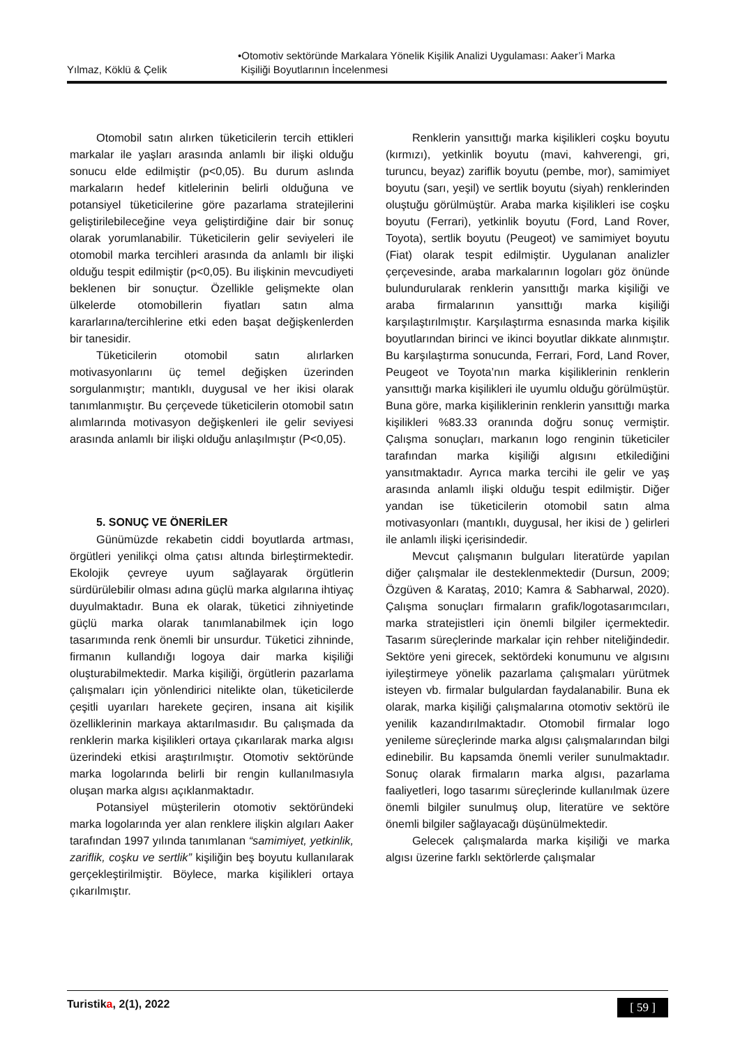Yılmaz, Köklü & Çelik •Otomotiv sektöründe Markalara Yönelik Kişilik Analizi Uygulaması: Aaker’i Marka
Kişiliği Boyutlarının İncelenmesi
Otomobil satın alırken tüketicilerin tercih ettikleri markalar ile yaşları arasında anlamlı bir ilişki olduğu sonucu elde edilmiştir (p<0,05). Bu durum aslında markaların hedef kitlelerinin belirli olduğuna ve potansiyel tüketicilerine göre pazarlama stratejilerini geliştirilebileceğine veya geliştirdiğine dair bir sonuç olarak yorumlanabilir. Tüketicilerin gelir seviyeleri ile otomobil marka tercihleri arasında da anlamlı bir ilişki olduğu tespit edilmiştir (p<0,05). Bu ilişkinin mevcudiyeti beklenen bir sonuçtur. Özellikle gelişmekte olan ülkelerde otomobillerin fiyatları satın alma kararlarına/tercihlerine etki eden başat değişkenlerden bir tanesidir.
Tüketicilerin otomobil satın alırlarken motivasyonlarını üç temel değişken üzerinden sorgulanmıştır; mantıklı, duygusal ve her ikisi olarak tanımlanmıştır. Bu çerçevede tüketicilerin otomobil satın alımlarında motivasyon değişkenleri ile gelir seviyesi arasında anlamlı bir ilişki olduğu anlaşılmıştır (P<0,05).
5. SONUÇ VE ÖNERİLER
Günümüzde rekabetin ciddi boyutlarda artması, örgütleri yenilikçi olma çatısı altında birleştirmektedir. Ekolojik çevreye uyum sağlayarak örgütlerin sürdürülebilir olması adına güçlü marka algılarına ihtiyaç duyulmaktadır. Buna ek olarak, tüketici zihniyetinde güçlü marka olarak tanımlanabilmek için logo tasarımında renk önemli bir unsurdur. Tüketici zihninde, firmanın kullandığı logoya dair marka kişiliği oluşturabilmektedir. Marka kişiliği, örgütlerin pazarlama çalışmaları için yönlendirici nitelikte olan, tüketicilerde çeşitli uyarıları harekete geçiren, insana ait kişilik özelliklerinin markaya aktarılmasıdır. Bu çalışmada da renklerin marka kişilikleri ortaya çıkarılarak marka algısı üzerindeki etkisi araştırılmıştır. Otomotiv sektöründe marka logolarında belirli bir rengin kullanılmasıyla oluşan marka algısı açıklanmaktadır.
Potansiyel müşterilerin otomotiv sektöründeki marka logolarında yer alan renklere ilişkin algıları Aaker tarafından 1997 yılında tanımlanan “samimiyet, yetkinlik, zariflik, coşku ve sertlik” kişiliğin beş boyutu kullanılarak gerçekleştirilmiştir. Böylece, marka kişilikleri ortaya çıkarılmıştır.
Renklerin yansıttığı marka kişilikleri coşku boyutu (kırmızı), yetkinlik boyutu (mavi, kahverengi, gri, turuncu, beyaz) zariflik boyutu (pembe, mor), samimiyet boyutu (sarı, yeşil) ve sertlik boyutu (siyah) renklerinden oluştuğu görülmüştür. Araba marka kişilikleri ise coşku boyutu (Ferrari), yetkinlik boyutu (Ford, Land Rover, Toyota), sertlik boyutu (Peugeot) ve samimiyet boyutu (Fiat) olarak tespit edilmiştir. Uygulanan analizler çerçevesinde, araba markalarının logoları göz önünde bulundurularak renklerin yansıttığı marka kişiliği ve araba firmalarının yansıttığı marka kişiliği karşılaştırılmıştır. Karşılaştırma esnasında marka kişilik boyutlarından birinci ve ikinci boyutlar dikkate alınmıştır. Bu karşılaştırma sonucunda, Ferrari, Ford, Land Rover, Peugeot ve Toyota’nın marka kişiliklerinin renklerin yansıttığı marka kişilikleri ile uyumlu olduğu görülmüştür. Buna göre, marka kişiliklerinin renklerin yansıttığı marka kişilikleri %83.33 oranında doğru sonuç vermiştir. Çalışma sonuçları, markanın logo renginin tüketiciler tarafından marka kişiliği algısını etkilediğini yansıtmaktadır. Ayrıca marka tercihi ile gelir ve yaş arasında anlamlı ilişki olduğu tespit edilmiştir. Diğer yandan ise tüketicilerin otomobil satın alma motivasyonları (mantıklı, duygusal, her ikisi de ) gelirleri ile anlamlı ilişki içerisindedir.
Mevcut çalışmanın bulguları literatürde yapılan diğer çalışmalar ile desteklenmektedir (Dursun, 2009; Özgüven & Karataş, 2010; Kamra & Sabharwal, 2020). Çalışma sonuçları firmaların grafik/logotasarımcıları, marka stratejistleri için önemli bilgiler içermektedir. Tasarım süreçlerinde markalar için rehber niteliğindedir. Sektöre yeni girecek, sektördeki konumunu ve algısını iyileştirmeye yönelik pazarlama çalışmaları yürütmek isteyen vb. firmalar bulgulardan faydalanabilir. Buna ek olarak, marka kişiliği çalışmalarına otomotiv sektörü ile yenilik kazandırılmaktadır. Otomobil firmalar logo yenileme süreçlerinde marka algısı çalışmalarından bilgi edinebilir. Bu kapsamda önemli veriler sunulmaktadır. Sonuç olarak firmaların marka algısı, pazarlama faaliyetleri, logo tasarımı süreçlerinde kullanılmak üzere önemli bilgiler sunulmuş olup, literatüre ve sektöre önemli bilgiler sağlayacağı düşünülmektedir.
Gelecek çalışmalarda marka kişiliği ve marka algısı üzerine farklı sektörlerde çalışmalar
Turistika, 2(1), 2022 [ 59 ]